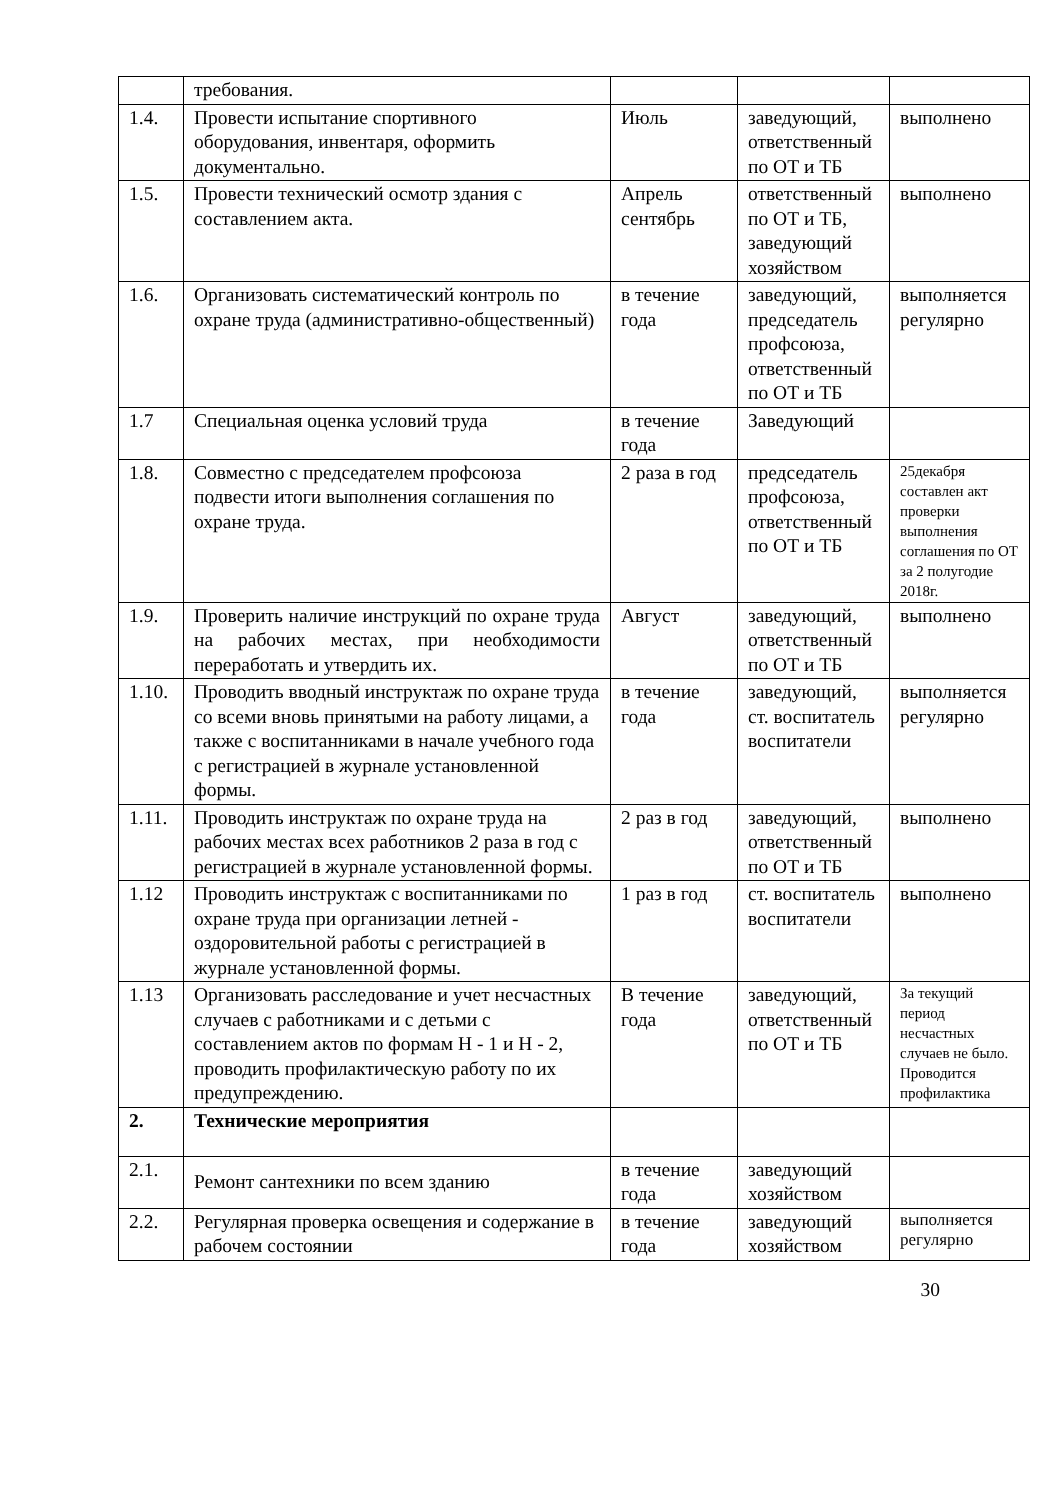| | требования. | | | |
| 1.4. | Провести испытание спортивного оборудования, инвентаря, оформить документально. | Июль | заведующий, ответственный по ОТ и ТБ | выполнено |
| 1.5. | Провести технический осмотр здания с составлением акта. | Апрель сентябрь | ответственный по ОТ и ТБ, заведующий хозяйством | выполнено |
| 1.6. | Организовать систематический контроль по охране труда (административно-общественный) | в течение года | заведующий, председатель профсоюза, ответственный по ОТ и ТБ | выполняется регулярно |
| 1.7 | Специальная оценка условий труда | в течение года | Заведующий | |
| 1.8. | Совместно с председателем профсоюза подвести итоги выполнения соглашения по охране труда. | 2 раза в год | председатель профсоюза, ответственный по ОТ и ТБ | 25декабря составлен акт проверки выполнения соглашения по ОТ за 2 полугодие 2018г. |
| 1.9. | Проверить наличие инструкций по охране труда на рабочих местах, при необходимости переработать и утвердить их. | Август | заведующий, ответственный по ОТ и ТБ | выполнено |
| 1.10. | Проводить вводный инструктаж по охране труда со всеми вновь принятыми на работу лицами, а также с воспитанниками в начале учебного года с регистрацией в журнале установленной формы. | в течение года | заведующий, ст. воспитатель воспитатели | выполняется регулярно |
| 1.11. | Проводить инструктаж по охране труда на рабочих местах всех работников 2 раза в год с регистрацией в журнале установленной формы. | 2 раз в год | заведующий, ответственный по ОТ и ТБ | выполнено |
| 1.12 | Проводить инструктаж с воспитанниками по охране труда при организации летней - оздоровительной работы с регистрацией в журнале установленной формы. | 1 раз в год | ст. воспитатель воспитатели | выполнено |
| 1.13 | Организовать расследование и учет несчастных случаев с работниками и с детьми с составлением актов по формам Н - 1 и Н - 2, проводить профилактическую работу по их предупреждению. | В течение года | заведующий, ответственный по ОТ и ТБ | За текущий период несчастных случаев не было. Проводится профилактика |
| 2. | Технические мероприятия | | | |
| 2.1. | Ремонт сантехники по всем зданию | в течение года | заведующий хозяйством | |
| 2.2. | Регулярная проверка освещения и содержание в рабочем состоянии | в течение года | заведующий хозяйством | выполняется регулярно |
30